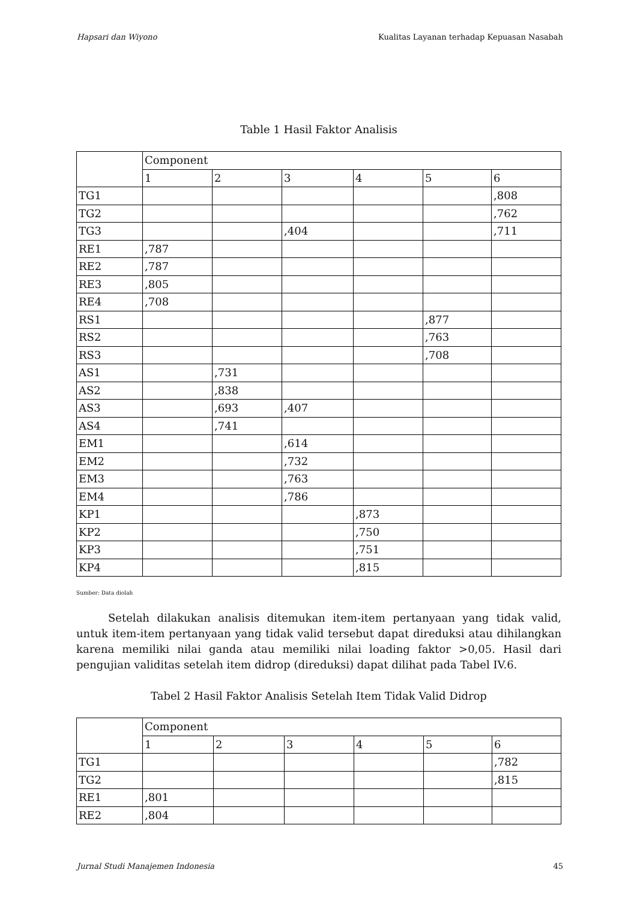Hapsari dan Wiyono Kualitas Layanan terhadap Kepuasan Nasabah
Table 1 Hasil Faktor Analisis
| | Component | | | | | |
| | 1 | 2 | 3 | 4 | 5 | 6 |
| TG1 | | | | | | ,808 |
| TG2 | | | | | | ,762 |
| TG3 | | | ,404 | | | ,711 |
| RE1 | ,787 | | | | | |
| RE2 | ,787 | | | | | |
| RE3 | ,805 | | | | | |
| RE4 | ,708 | | | | | |
| RS1 | | | | | ,877 | |
| RS2 | | | | | ,763 | |
| RS3 | | | | | ,708 | |
| AS1 | | ,731 | | | | |
| AS2 | | ,838 | | | | |
| AS3 | | ,693 | ,407 | | | |
| AS4 | | ,741 | | | | |
| EM1 | | | ,614 | | | |
| EM2 | | | ,732 | | | |
| EM3 | | | ,763 | | | |
| EM4 | | | ,786 | | | |
| KP1 | | | | ,873 | | |
| KP2 | | | | ,750 | | |
| KP3 | | | | ,751 | | |
| KP4 | | | | ,815 | | |
Sumber: Data diolah
Setelah dilakukan analisis ditemukan item-item pertanyaan yang tidak valid, untuk item-item pertanyaan yang tidak valid tersebut dapat direduksi atau dihilangkan karena memiliki nilai ganda atau memiliki nilai loading faktor >0,05. Hasil dari pengujian validitas setelah item didrop (direduksi) dapat dilihat pada Tabel IV.6.
Tabel 2 Hasil Faktor Analisis Setelah Item Tidak Valid Didrop
| | Component | | | | | |
| | 1 | 2 | 3 | 4 | 5 | 6 |
| TG1 | | | | | | ,782 |
| TG2 | | | | | | ,815 |
| RE1 | ,801 | | | | | |
| RE2 | ,804 | | | | | |
Jurnal Studi Manajemen Indonesia 45